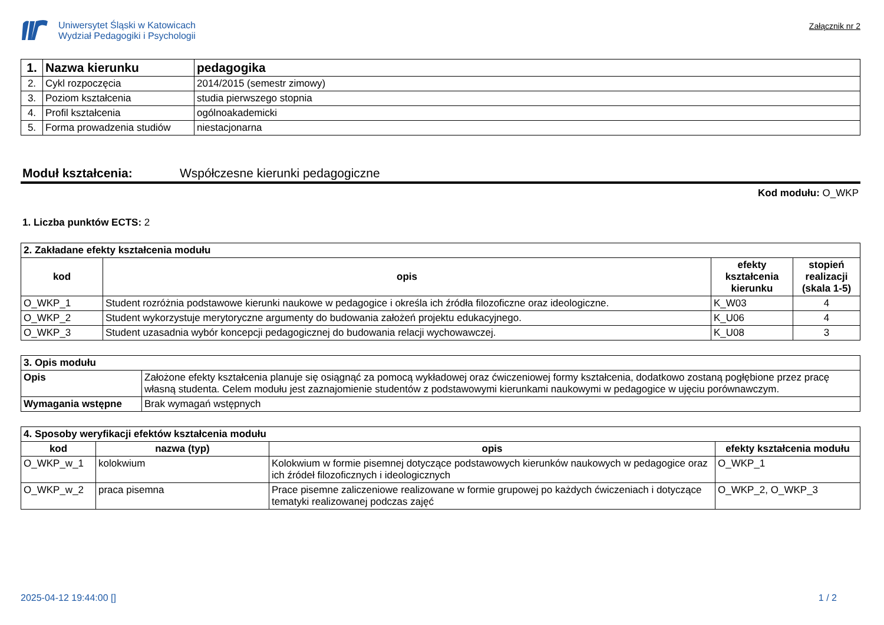Uniwersytet Śląski w Katowicach
Wydział Pedagogiki i Psychologii
Załącznik nr 2
| 1. | Nazwa kierunku | pedagogika |
| 2. | Cykl rozpoczęcia | 2014/2015 (semestr zimowy) |
| 3. | Poziom kształcenia | studia pierwszego stopnia |
| 4. | Profil kształcenia | ogólnoakademicki |
| 5. | Forma prowadzenia studiów | niestacjonarna |
Moduł kształcenia: Współczesne kierunki pedagogiczne
Kod modułu: O_WKP
1. Liczba punktów ECTS: 2
| 2. Zakładane efekty kształcenia modułu | | | |
| --- | --- | --- | --- |
| kod | opis | efekty kształcenia kierunku | stopień realizacji (skala 1-5) |
| O_WKP_1 | Student rozróżnia podstawowe kierunki naukowe w pedagogice i określa ich źródła filozoficzne oraz ideologiczne. | K_W03 | 4 |
| O_WKP_2 | Student wykorzystuje merytoryczne argumenty do budowania założeń projektu edukacyjnego. | K_U06 | 4 |
| O_WKP_3 | Student uzasadnia wybór koncepcji pedagogicznej do budowania relacji wychowawczej. | K_U08 | 3 |
| 3. Opis modułu | |
| --- | --- |
| Opis | Założone efekty kształcenia planuje się osiągnąć za pomocą wykładowej oraz ćwiczeniowej formy kształcenia, dodatkowo zostaną pogłębione przez pracę własną studenta. Celem modułu jest zaznajomienie studentów z podstawowymi kierunkami naukowymi w pedagogice w ujęciu porównawczym. |
| Wymagania wstępne | Brak wymagań wstępnych |
| 4. Sposoby weryfikacji efektów kształcenia modułu | | | |
| --- | --- | --- | --- |
| kod | nazwa (typ) | opis | efekty kształcenia modułu |
| O_WKP_w_1 | kolokwium | Kolokwium w formie pisemnej dotyczące podstawowych kierunków naukowych w pedagogice oraz ich źródeł filozoficznych i ideologicznych | O_WKP_1 |
| O_WKP_w_2 | praca pisemna | Prace pisemne zaliczeniowe realizowane w formie grupowej po każdych ćwiczeniach i dotyczące tematyki realizowanej podczas zajęć | O_WKP_2, O_WKP_3 |
2025-04-12 19:44:00 [] 1 / 2